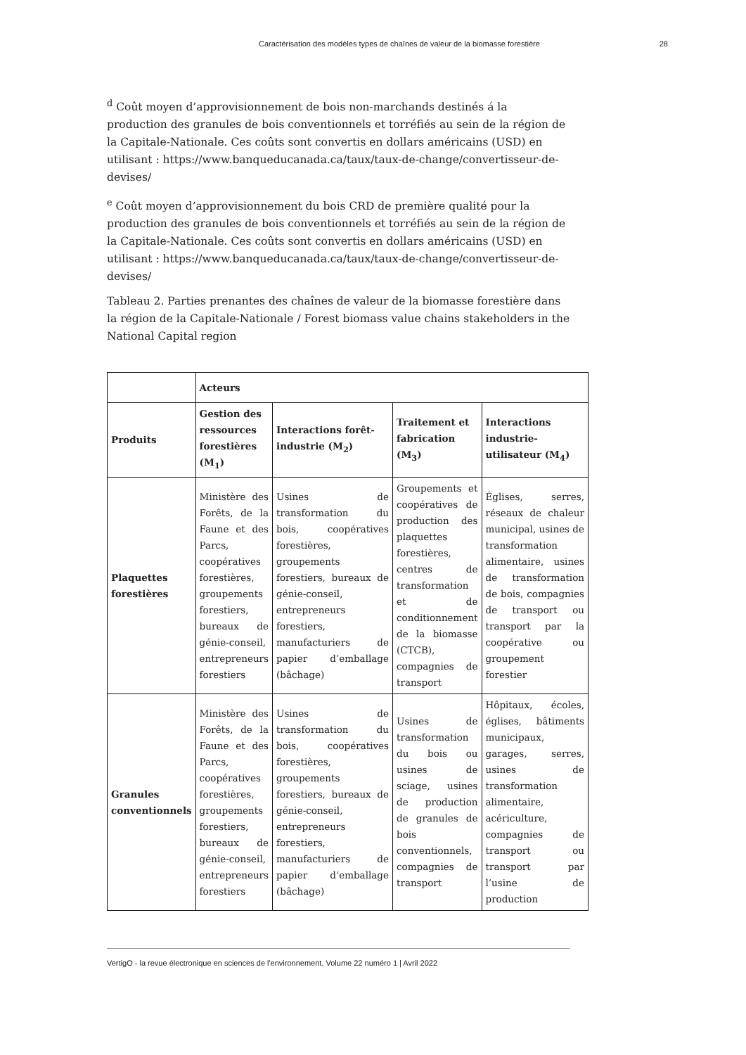Caractérisation des modèles types de chaînes de valeur de la biomasse forestière 28
<sup>d</sup> Coût moyen d’approvisionnement de bois non-marchands destinés á la production des granules de bois conventionnels et torréfiés au sein de la région de la Capitale-Nationale. Ces coûts sont convertis en dollars américains (USD) en utilisant : https://www.banqueducanada.ca/taux/taux-de-change/convertisseur-de-devises/
<sup>e</sup> Coût moyen d’approvisionnement du bois CRD de première qualité pour la production des granules de bois conventionnels et torréfiés au sein de la région de la Capitale-Nationale. Ces coûts sont convertis en dollars américains (USD) en utilisant : https://www.banqueducanada.ca/taux/taux-de-change/convertisseur-de-devises/
Tableau 2. Parties prenantes des chaînes de valeur de la biomasse forestière dans la région de la Capitale-Nationale / Forest biomass value chains stakeholders in the National Capital region
| | Acteurs | | | |
| --- | --- | --- | --- | --- |
| Produits | Gestion des ressources forestières (M<sub>1</sub>) | Interactions forêt-industrie (M<sub>2</sub>) | Traitement et fabrication (M<sub>3</sub>) | Interactions industrie-utilisateur (M<sub>4</sub>) |
| Plaquettes forestières | Ministère des Forêts, de la Faune et des Parcs, coopératives forestières, groupements forestiers, bureaux de génie-conseil, entrepreneurs forestiers | Usines de transformation du bois, coopératives forestières, groupements forestiers, bureaux de génie-conseil, entrepreneurs forestiers, manufacturiers de papier d’emballage (bâchage) | Groupements et coopératives de production des plaquettes forestières, centres de transformation et de conditionnement de la biomasse (CTCB), compagnies de transport | Églises, serres, réseaux de chaleur municipal, usines de transformation alimentaire, usines de transformation de bois, compagnies de transport ou transport par la coopérative ou groupement forestier |
| Granules conventionnels | Ministère des Forêts, de la Faune et des Parcs, coopératives forestières, groupements forestiers, bureaux de génie-conseil, entrepreneurs forestiers | Usines de transformation du bois, coopératives forestières, groupements forestiers, bureaux de génie-conseil, entrepreneurs forestiers, manufacturiers de papier d’emballage (bâchage) | Usines de transformation du bois ou usines de sciage, usines de production de granules de bois conventionnels, compagnies de transport | Hôpitaux, écoles, églises, bâtiments municipaux, garages, serres, usines de transformation alimentaire, acériculture, compagnies de transport ou transport par l’usine de production |
VertigO - la revue électronique en sciences de l'environnement, Volume 22 numéro 1 | Avril 2022